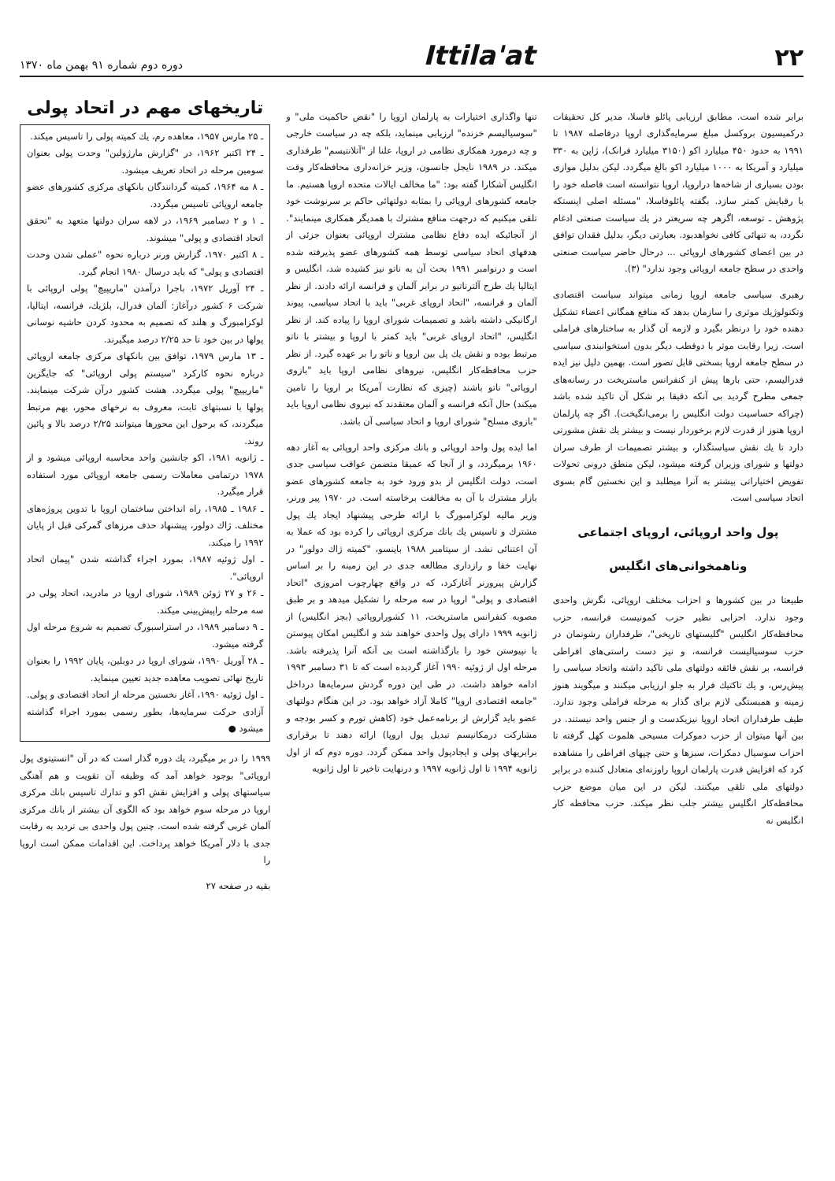۲۲ Ittila'at دوره دوم شماره ۹۱ بهمن ماه ۱۳۷۰
برابر شده است. مطابق ارزیابی پائلو فاسلا، مدیر کل تحقیقات درکمیسیون بروکسل مبلغ سرمایه‌گذاری اروپا درفاصله ۱۹۸۷ تا ۱۹۹۱ به حدود ۴۵۰ میلیارد اکو (۳۱۵۰ میلیارد فرانک)، ژاپن به ۳۳۰ میلیارد و آمریکا به ۱۰۰۰ میلیارد اکو بالغ میگردد. لیکن بدلیل موازی بودن بسیاری از شاخه‌ها دراروپا، اروپا نتوانسته است فاصله خود را با رقبایش کمتر سازد. بگفته پائلوفاسلا، "مسئله اصلی اینستکه پژوهش ـ توسعه، اگرهر چه سریعتر در یك سیاست صنعتی ادغام نگردد، به تنهائی کافی نخواهدبود. بعبارتی دیگر، بدلیل فقدان توافق در بین اعضای کشورهای اروپائی ... درحال حاضر سیاست صنعتی واحدی در سطح جامعه اروپائی وجود ندارد" (۳).
رهبری سیاسی جامعه اروپا زمانی میتواند سیاست اقتصادی وتکنولوژیك موثری را سازمان بدهد که منافع همگانی اعضاء تشکیل دهنده خود را درنظر بگیرد و لازمه آن گذار به ساختارهای فراملی است. زیرا رقابت موثر با دوقطب دیگر بدون استخوانبندی سیاسی در سطح جامعه اروپا بسختی قابل تصور است. بهمین دلیل نیز ایده فدرالیسم، حتی بارها پیش از کنفرانس ماستریخت در رسانه‌های جمعی مطرح گردید بی آنکه دقیقا بر شکل آن تاکید شده باشد (چراکه حساسیت دولت انگلیس را برمی‌انگیخت). اگر چه پارلمان اروپا هنوز از قدرت لازم برخوردار نیست و بیشتر یك نقش مشورتی دارد تا یك نقش سیاستگذار، و بیشتر تصمیمات از طرف سران دولتها و شورای وزیران گرفته میشود، لیکن منطق درونی تحولات تفویض اختیاراتی بیشتر به آنرا میطلبد و این نخستین گام بسوی اتحاد سیاسی است.
پول واحد اروپائی، اروپای اجتماعی
وناهمخوانی‌های انگلیس
طبیعتا در بین کشورها و احزاب مختلف اروپائی، نگرش واحدی وجود ندارد. احزابی نظیر حزب کمونیست فرانسه، حزب محافظه‌کار انگلیس "گلیستهای تاریخی"، طرفداران رشونمان در حزب سوسیالیست فرانسه، و نیز دست راستی‌های افراطی فرانسه، بر نقش فائقه دولتهای ملی تاکید داشته واتحاد سیاسی را پیش‌رس، و یك تاکتیك فرار به جلو ارزیابی میکنند و میگویند هنوز زمینه و همبستگی لازم برای گذار به مرحله فراملی وجود ندارد. طیف طرفداران اتحاد اروپا نیزیکدست و از جنس واحد نیستند. در بین آنها میتوان از حزب دموکرات مسیحی هلموت کهل گرفته تا احزاب سوسیال دمکرات، سبزها و حتی چپهای افراطی را مشاهده کرد که افزایش قدرت پارلمان اروپا راوزنه‌ای متعادل کننده در برابر دولتهای ملی تلقی میکنند. لیکن در این میان موضع حزب محافظه‌کار انگلیس بیشتر جلب نظر میکند. حزب محافظه کار انگلیس نه
تنها واگذاری اختیارات به پارلمان اروپا را "نقض حاکمیت ملی" و "سوسیالیسم خزنده" ارزیابی مینماید، بلکه چه در سیاست خارجی و چه درمورد همکاری نظامی در اروپا، علنا از "آتلانتیسم" طرفداری میکند. در ۱۹۸۹ نایجل جانسون، وزیر خزانه‌داری محافظه‌کار وقت انگلیس آشکارا گفته بود: "ما مخالف ایالات متحده اروپا هستیم. ما جامعه کشورهای اروپائی را بمثابه دولتهائی حاکم بر سرنوشت خود تلقی میکنیم که درجهت منافع مشترك با همدیگر همکاری مینمایند". از آنجائیکه ایده دفاع نظامی مشترك اروپائی بعنوان جزئی از هدفهای اتحاد سیاسی توسط همه کشورهای عضو پذیرفته شده است و درنوامبر ۱۹۹۱ بحث آن به ناتو نیز کشیده شد، انگلیس و ایتالیا یك طرح آلترناتیو در برابر آلمان و فرانسه ارائه دادند. از نظر آلمان و فرانسه، "اتحاد اروپای غربی" باید با اتحاد سیاسی، پیوند ارگانیکی داشته باشد و تصمیمات شورای اروپا را پیاده کند. از نظر انگلیس، "اتحاد اروپای غربی" باید کمتر با اروپا و بیشتر با ناتو مرتبط بوده و نقش یك پل بین اروپا و ناتو را بر عهده گیرد. از نظر حزب محافظه‌کار انگلیس، نیروهای نظامی اروپا باید "بازوی اروپائی" ناتو باشند (چیزی که نظارت آمریکا بر اروپا را تامین میکند) حال آنکه فرانسه و آلمان معتقدند که نیروی نظامی اروپا باید "بازوی مسلح" شورای اروپا و اتحاد سیاسی آن باشد.
اما ایده پول واحد اروپائی و بانك مرکزی واحد اروپائی به آغاز دهه ۱۹۶۰ برمیگردد، و از آنجا که عمیقا متضمن عواقب سیاسی جدی است، دولت انگلیس از بدو ورود خود به جامعه کشورهای عضو بازار مشترك با آن به مخالفت برخاسته است. در ۱۹۷۰ پیر ورنر، وزیر مالیه لوکزامبورگ با ارائه طرحی پیشنهاد ایجاد یك پول مشترك و تاسیس یك بانك مرکزی اروپائی را کرده بود که عملا به آن اعتنائی نشد. از سپتامبر ۱۹۸۸ باینسو، "کمیته ژاك دولور" در نهایت خفا و رازداری مطالعه جدی در این زمینه را بر اساس گزارش پیرورنر آغازکرد، که در واقع چهارچوب امروزی "اتحاد اقتصادی و پولی" اروپا در سه مرحله را تشکیل میدهد و بر طبق مصوبه کنفرانس ماستریخت، ۱۱ کشوراروپائی (بجز انگلیس) از ژانویه ۱۹۹۹ دارای پول واحدی خواهند شد و انگلیس امکان پیوستن یا نپیوستن خود را بازگذاشته است بی آنکه آنرا پذیرفته باشد. مرحله اول از ژوئیه ۱۹۹۰ آغاز گردیده است که تا ۳۱ دسامبر ۱۹۹۳ ادامه خواهد داشت. در طی این دوره گردش سرمایه‌ها درداخل "جامعه اقتصادی اروپا" کاملا آزاد خواهد بود. در این هنگام دولتهای عضو باید گزارش از برنامه‌عمل خود (کاهش تورم و کسر بودجه و مشارکت درمکانیسم تبدیل پول اروپا) ارائه دهند تا برقراری برابریهای پولی و ایجادپول واحد ممکن گردد. دوره دوم که از اول ژانویه ۱۹۹۴ تا اول ژانویه ۱۹۹۷ و درنهایت تاخیر تا اول ژانویه
تاریخهای مهم در اتحاد پولی
ـ ۲۵ مارس ۱۹۵۷، معاهده رم، یك کمیته پولی را تاسیس میکند.
ـ ۲۴ اکتبر ۱۹۶۲، در "گزارش مارژولین" وحدت پولی بعنوان سومین مرحله در اتحاد تعریف میشود.
ـ ۸ مه ۱۹۶۴، کمیته گردانندگان بانکهای مرکزی کشورهای عضو جامعه اروپائی تاسیس میگردد.
ـ ۱ و ۲ دسامبر ۱۹۶۹، در لاهه سران دولتها متعهد به "تحقق اتحاد اقتصادی و پولی" میشوند.
ـ ۸ اکتبر ۱۹۷۰، گزارش ورنر درباره نحوه "عملی شدن وحدت اقتصادی و پولی" که باید درسال ۱۹۸۰ انجام گیرد.
ـ ۲۴ آوریل ۱۹۷۲، باجرا درآمدن "ماریپیچ" پولی اروپائی با شرکت ۶ کشور درآغاز: آلمان فدرال، بلژیك، فرانسه، ایتالیا، لوکزامبورگ و هلند که تصمیم به محدود کردن حاشیه نوسانی پولها در بین خود تا حد ۲/۲۵ درصد میگیرند.
ـ ۱۳ مارس ۱۹۷۹، توافق بین بانکهای مرکزی جامعه اروپائی درباره نحوه کارکرد "سیستم پولی اروپائی" که جایگزین "ماریپیچ" پولی میگردد. هشت کشور درآن شرکت مینمایند. پولها با نسبتهای ثابت، معروف به نرخهای محور، بهم مرتبط میگردند، که برحول این محورها میتوانند ۲/۲۵ درصد بالا و پائین روند.
ـ ژانویه ۱۹۸۱، اکو جانشین واحد محاسبه اروپائی میشود و از ۱۹۷۸ درتمامی معاملات رسمی جامعه اروپائی مورد استفاده قرار میگیرد.
ـ ۱۹۸۶ ـ ۱۹۸۵، راه انداختن ساختمان اروپا با تدوین پروژه‌های مختلف. ژاك دولور، پیشنهاد حذف مرزهای گمرکی قبل از پایان ۱۹۹۲ را میکند.
ـ اول ژوئیه ۱۹۸۷، بمورد اجراء گذاشته شدن "پیمان اتحاد اروپائی".
ـ ۲۶ و ۲۷ ژوئن ۱۹۸۹، شورای اروپا در مادرید، اتحاد پولی در سه مرحله راپیش‌بینی میکند.
ـ ۹ دسامبر ۱۹۸۹، در استراسبورگ تصمیم به شروع مرحله اول گرفته میشود.
ـ ۲۸ آوریل ۱۹۹۰، شورای اروپا در دوبلین، پایان ۱۹۹۲ را بعنوان تاریخ نهائی تصویب معاهده جدید تعیین مینماید.
ـ اول ژوئیه ۱۹۹۰، آغاز نخستین مرحله از اتحاد اقتصادی و پولی. آزادی حرکت سرمایه‌ها، بطور رسمی بمورد اجراء گذاشته میشود ●
۱۹۹۹ را در بر میگیرد، یك دوره گذار است که در آن "انستیتوی پول اروپائی" بوجود خواهد آمد که وظیفه آن تقویت و هم آهنگی سیاستهای پولی و افزایش نقش اکو و تدارك تاسیس بانك مرکزی اروپا در مرحله سوم خواهد بود که الگوی آن بیشتر از بانك مرکزی آلمان غربی گرفته شده است. چنین پول واحدی بی تردید به رقابت جدی با دلار آمریکا خواهد پرداخت. این اقدامات ممکن است اروپا را
بقیه در صفحه ۲۷